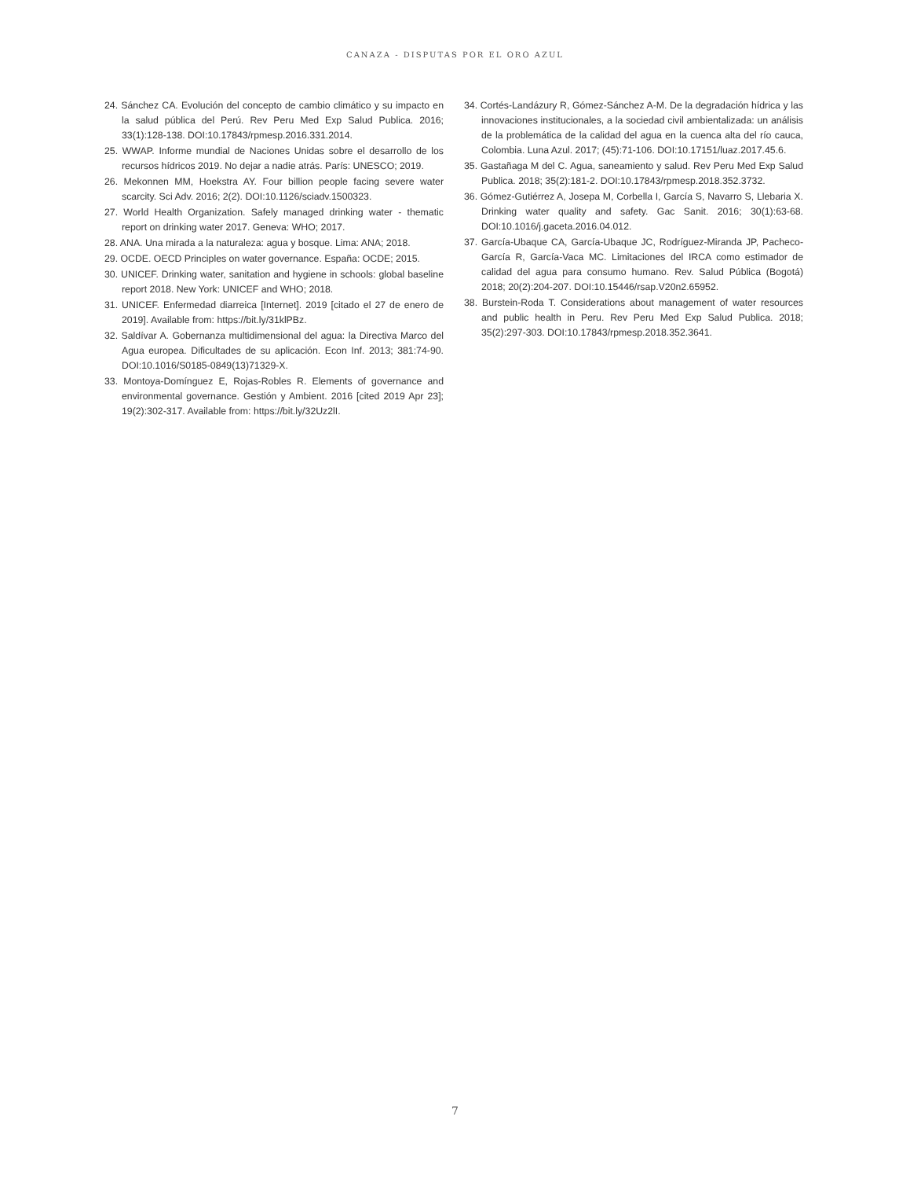CANAZA - DISPUTAS POR EL ORO AZUL
24. Sánchez CA. Evolución del concepto de cambio climático y su impacto en la salud pública del Perú. Rev Peru Med Exp Salud Publica. 2016; 33(1):128-138. DOI:10.17843/rpmesp.2016.331.2014.
25. WWAP. Informe mundial de Naciones Unidas sobre el desarrollo de los recursos hídricos 2019. No dejar a nadie atrás. París: UNESCO; 2019.
26. Mekonnen MM, Hoekstra AY. Four billion people facing severe water scarcity. Sci Adv. 2016; 2(2). DOI:10.1126/sciadv.1500323.
27. World Health Organization. Safely managed drinking water - thematic report on drinking water 2017. Geneva: WHO; 2017.
28. ANA. Una mirada a la naturaleza: agua y bosque. Lima: ANA; 2018.
29. OCDE. OECD Principles on water governance. España: OCDE; 2015.
30. UNICEF. Drinking water, sanitation and hygiene in schools: global baseline report 2018. New York: UNICEF and WHO; 2018.
31. UNICEF. Enfermedad diarreica [Internet]. 2019 [citado el 27 de enero de 2019]. Available from: https://bit.ly/31klPBz.
32. Saldívar A. Gobernanza multidimensional del agua: la Directiva Marco del Agua europea. Dificultades de su aplicación. Econ Inf. 2013; 381:74-90. DOI:10.1016/S0185-0849(13)71329-X.
33. Montoya-Domínguez E, Rojas-Robles R. Elements of governance and environmental governance. Gestión y Ambient. 2016 [cited 2019 Apr 23]; 19(2):302-317. Available from: https://bit.ly/32Uz2lI.
34. Cortés-Landázury R, Gómez-Sánchez A-M. De la degradación hídrica y las innovaciones institucionales, a la sociedad civil ambientalizada: un análisis de la problemática de la calidad del agua en la cuenca alta del río cauca, Colombia. Luna Azul. 2017; (45):71-106. DOI:10.17151/luaz.2017.45.6.
35. Gastañaga M del C. Agua, saneamiento y salud. Rev Peru Med Exp Salud Publica. 2018; 35(2):181-2. DOI:10.17843/rpmesp.2018.352.3732.
36. Gómez-Gutiérrez A, Josepa M, Corbella I, García S, Navarro S, Llebaria X. Drinking water quality and safety. Gac Sanit. 2016; 30(1):63-68. DOI:10.1016/j.gaceta.2016.04.012.
37. García-Ubaque CA, García-Ubaque JC, Rodríguez-Miranda JP, Pacheco-García R, García-Vaca MC. Limitaciones del IRCA como estimador de calidad del agua para consumo humano. Rev. Salud Pública (Bogotá) 2018; 20(2):204-207. DOI:10.15446/rsap.V20n2.65952.
38. Burstein-Roda T. Considerations about management of water resources and public health in Peru. Rev Peru Med Exp Salud Publica. 2018; 35(2):297-303. DOI:10.17843/rpmesp.2018.352.3641.
7